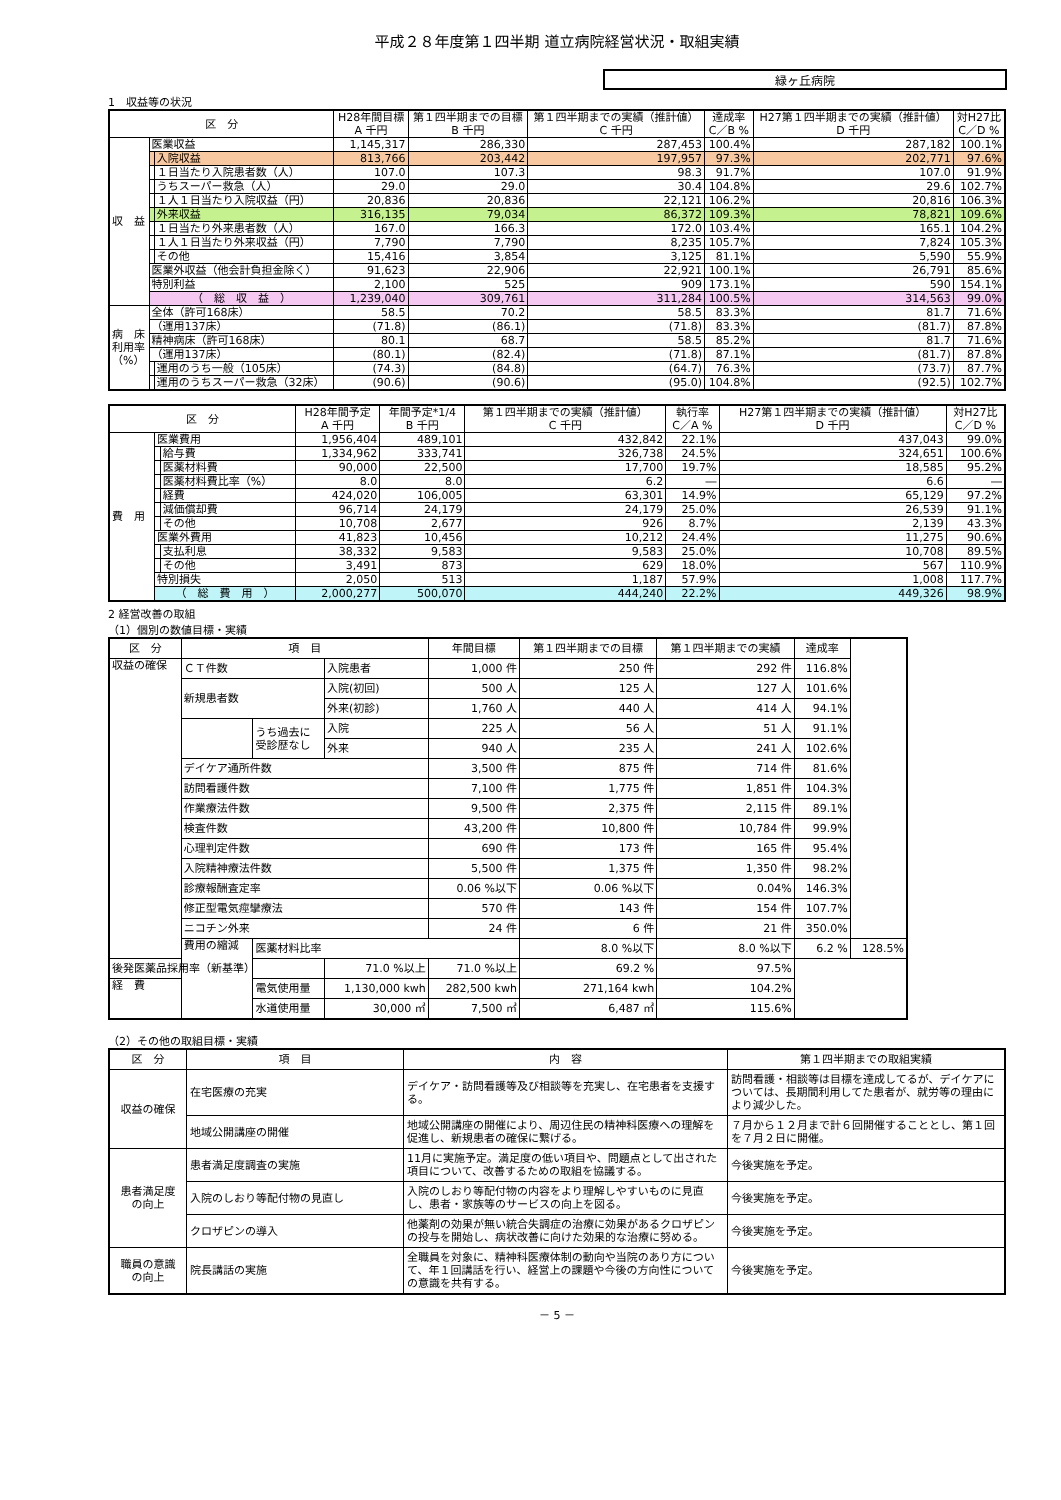平成２８年度第１四半期 道立病院経営状況・取組実績
緑ヶ丘病院
1　収益等の状況
| 区 分 | | | H28年間目標 A 千円 | 第１四半期までの目標 B 千円 | 第１四半期までの実績（推計値） C 千円 | 達成率 C／B % | H27第１四半期までの実績（推計値） D 千円 | 対H27比 C／D % |
| --- | --- | --- | --- | --- | --- | --- | --- | --- |
| 収 益 | 医業収益 | | 1,145,317 | 286,330 | 287,453 | 100.4% | 287,182 | 100.1% |
| | | 入院収益 | 813,766 | 203,442 | 197,957 | 97.3% | 202,771 | 97.6% |
| | | １日当たり入院患者数（人） | 107.0 | 107.3 | 98.3 | 91.7% | 107.0 | 91.9% |
| | | うちスーパー救急（人） | 29.0 | 29.0 | 30.4 | 104.8% | 29.6 | 102.7% |
| | | １人１日当たり入院収益（円） | 20,836 | 20,836 | 22,121 | 106.2% | 20,816 | 106.3% |
| | | 外来収益 | 316,135 | 79,034 | 86,372 | 109.3% | 78,821 | 109.6% |
| | | １日当たり外来患者数（人） | 167.0 | 166.3 | 172.0 | 103.4% | 165.1 | 104.2% |
| | | １人１日当たり外来収益（円） | 7,790 | 7,790 | 8,235 | 105.7% | 7,824 | 105.3% |
| | | その他 | 15,416 | 3,854 | 3,125 | 81.1% | 5,590 | 55.9% |
| | 医業外収益（他会計負担金除く） | | 91,623 | 22,906 | 22,921 | 100.1% | 26,791 | 85.6% |
| | 特別利益 | | 2,100 | 525 | 909 | 173.1% | 590 | 154.1% |
| | （ 総 収 益 ） | | 1,239,040 | 309,761 | 311,284 | 100.5% | 314,563 | 99.0% |
| 病 床 利用率 （%） | 全体（許可168床） | | 58.5 | 70.2 | 58.5 | 83.3% | 81.7 | 71.6% |
| | （運用137床） | | (71.8) | (86.1) | (71.8) | 83.3% | (81.7) | 87.8% |
| | 精神病床（許可168床） | | 80.1 | 68.7 | 58.5 | 85.2% | 81.7 | 71.6% |
| | （運用137床） | | (80.1) | (82.4) | (71.8) | 87.1% | (81.7) | 87.8% |
| | | 運用のうち一般（105床） | (74.3) | (84.8) | (64.7) | 76.3% | (73.7) | 87.7% |
| | | 運用のうちスーパー救急（32床） | (90.6) | (90.6) | (95.0) | 104.8% | (92.5) | 102.7% |
| 区 分 | | | H28年間予定 A 千円 | 年間予定*1/4 B 千円 | 第１四半期までの実績（推計値） C 千円 | 執行率 C／A % | H27第１四半期までの実績（推計値） D 千円 | 対H27比 C／D % |
| --- | --- | --- | --- | --- | --- | --- | --- | --- |
| 費 用 | 医業費用 | | 1,956,404 | 489,101 | 432,842 | 22.1% | 437,043 | 99.0% |
| | | 給与費 | 1,334,962 | 333,741 | 326,738 | 24.5% | 324,651 | 100.6% |
| | | 医薬材料費 | 90,000 | 22,500 | 17,700 | 19.7% | 18,585 | 95.2% |
| | | 医薬材料費比率（%） | 8.0 | 8.0 | 6.2 | ― | 6.6 | ― |
| | | 経費 | 424,020 | 106,005 | 63,301 | 14.9% | 65,129 | 97.2% |
| | | 減価償却費 | 96,714 | 24,179 | 24,179 | 25.0% | 26,539 | 91.1% |
| | | その他 | 10,708 | 2,677 | 926 | 8.7% | 2,139 | 43.3% |
| | 医業外費用 | | 41,823 | 10,456 | 10,212 | 24.4% | 11,275 | 90.6% |
| | | 支払利息 | 38,332 | 9,583 | 9,583 | 25.0% | 10,708 | 89.5% |
| | | その他 | 3,491 | 873 | 629 | 18.0% | 567 | 110.9% |
| | 特別損失 | | 2,050 | 513 | 1,187 | 57.9% | 1,008 | 117.7% |
| | （ 総 費 用 ） | | 2,000,277 | 500,070 | 444,240 | 22.2% | 449,326 | 98.9% |
2 経営改善の取組
（1）個別の数値目標・実績
| 区 分 | 項 目 | | | 年間目標 | 第１四半期までの目標 | 第１四半期までの実績 | 達成率 | |
| --- | --- | --- | --- | --- | --- | --- | --- | --- |
| 収益の確保 | ＣＴ件数 | | 入院患者 | 1,000 件 | 250 件 | 292 件 | 116.8% | |
| | 新規患者数 | | 入院(初回) | 500 人 | 125 人 | 127 人 | 101.6% | |
| | | | 外来(初診) | 1,760 人 | 440 人 | 414 人 | 94.1% | |
| | | うち過去に 受診歴なし | 入院 | 225 人 | 56 人 | 51 人 | 91.1% | |
| | | | 外来 | 940 人 | 235 人 | 241 人 | 102.6% | |
| | デイケア通所件数 | | | 3,500 件 | 875 件 | 714 件 | 81.6% | |
| | 訪問看護件数 | | | 7,100 件 | 1,775 件 | 1,851 件 | 104.3% | |
| | 作業療法件数 | | | 9,500 件 | 2,375 件 | 2,115 件 | 89.1% | |
| | 検査件数 | | | 43,200 件 | 10,800 件 | 10,784 件 | 99.9% | |
| | 心理判定件数 | | | 690 件 | 173 件 | 165 件 | 95.4% | |
| | 入院精神療法件数 | | | 5,500 件 | 1,375 件 | 1,350 件 | 98.2% | |
| | 診療報酬査定率 | | | 0.06 %以下 | 0.06 %以下 | 0.04% | 146.3% | |
| | 修正型電気痙攣療法 | | | 570 件 | 143 件 | 154 件 | 107.7% | |
| | ニコチン外来 | | | 24 件 | 6 件 | 21 件 | 350.0% | |
| | 費用の縮減 | 医薬材料比率 | | | 8.0 %以下 | 8.0 %以下 | 6.2 % | 128.5% |
| 後発医薬品採用率（新基準） | | | 71.0 %以上 | 71.0 %以上 | 69.2 % | 97.5% | | |
| 経 費 | | 電気使用量 | 1,130,000 kwh | 282,500 kwh | 271,164 kwh | 104.2% | | |
| | | 水道使用量 | 30,000 ㎥ | 7,500 ㎥ | 6,487 ㎥ | 115.6% | | |
（2）その他の取組目標・実績
| 区 分 | 項 目 | 内 容 | 第１四半期までの取組実績 |
| --- | --- | --- | --- |
| 収益の確保 | 在宅医療の充実 | デイケア・訪問看護等及び相談等を充実し、在宅患者を支援する。 | 訪問看護・相談等は目標を達成してるが、デイケアについては、長期間利用してた患者が、就労等の理由により減少した。 |
| | 地域公開講座の開催 | 地域公開講座の開催により、周辺住民の精神科医療への理解を促進し、新規患者の確保に繋げる。 | ７月から１２月まで計６回開催することとし、第１回を７月２日に開催。 |
| 患者満足度 の向上 | 患者満足度調査の実施 | 11月に実施予定。満足度の低い項目や、問題点として出された項目について、改善するための取組を協議する。 | 今後実施を予定。 |
| | 入院のしおり等配付物の見直し | 入院のしおり等配付物の内容をより理解しやすいものに見直し、患者・家族等のサービスの向上を図る。 | 今後実施を予定。 |
| | クロザピンの導入 | 他薬剤の効果が無い統合失調症の治療に効果があるクロザピンの投与を開始し、病状改善に向けた効果的な治療に努める。 | 今後実施を予定。 |
| 職員の意識 の向上 | 院長講話の実施 | 全職員を対象に、精神科医療体制の動向や当院のあり方について、年１回講話を行い、経営上の課題や今後の方向性についての意識を共有する。 | 今後実施を予定。 |
－ 5 －